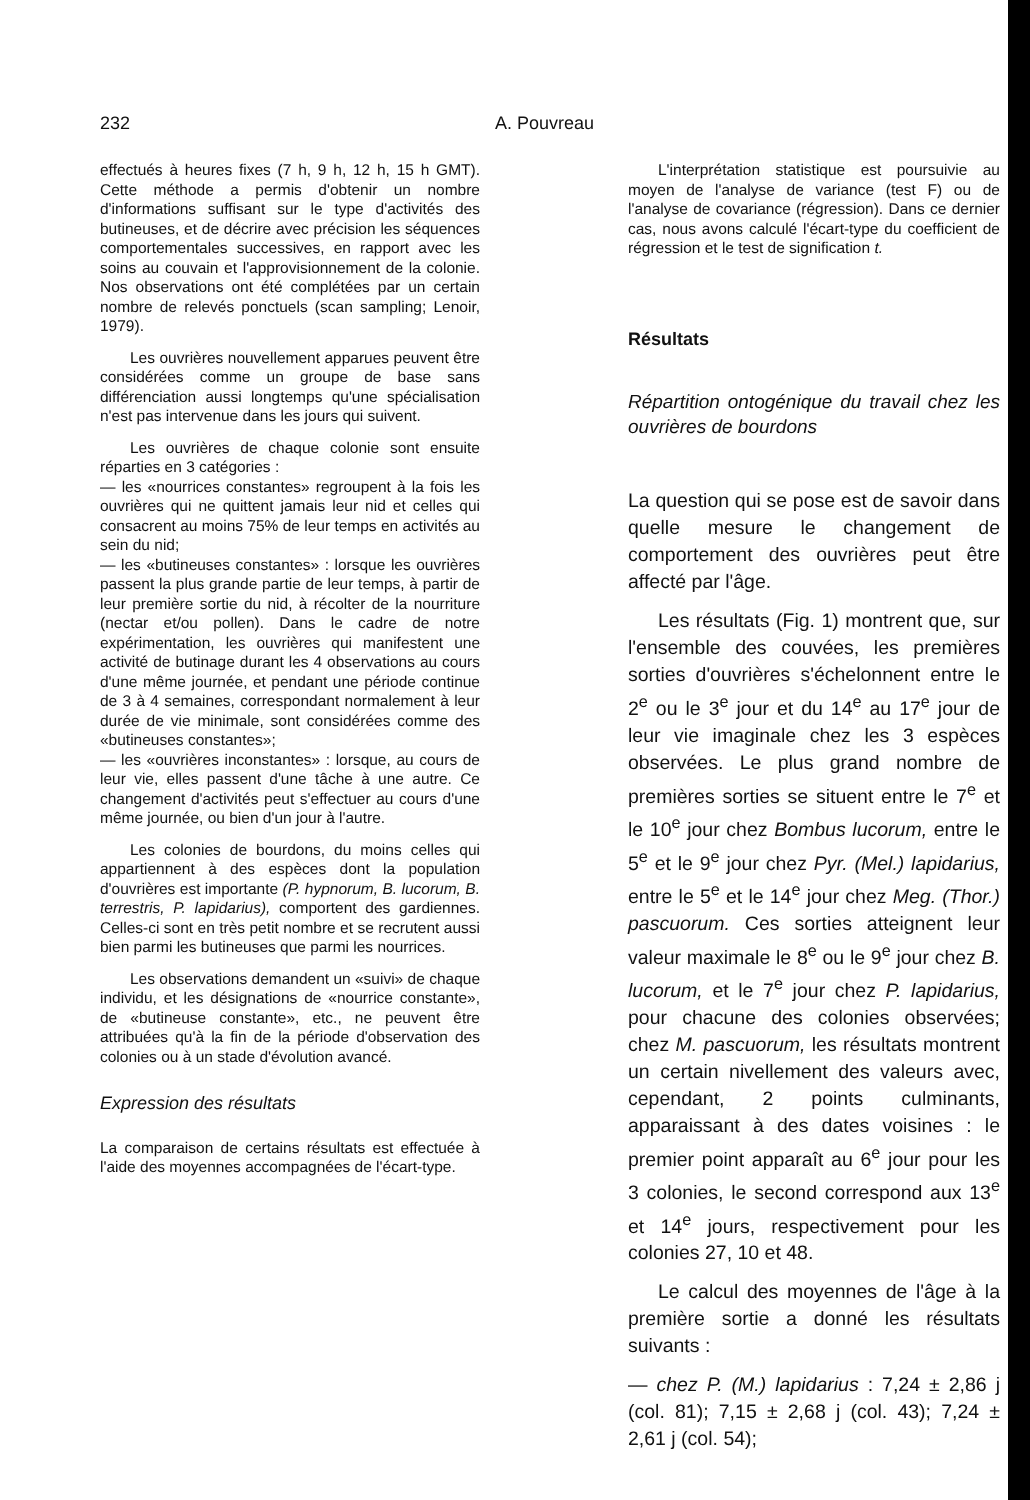232 A. Pouvreau
effectués à heures fixes (7 h, 9 h, 12 h, 15 h GMT). Cette méthode a permis d'obtenir un nombre d'informations suffisant sur le type d'activités des butineuses, et de décrire avec précision les séquences comportementales successives, en rapport avec les soins au couvain et l'approvisionnement de la colonie. Nos observations ont été complétées par un certain nombre de relevés ponctuels (scan sampling; Lenoir, 1979).
Les ouvrières nouvellement apparues peuvent être considérées comme un groupe de base sans différenciation aussi longtemps qu'une spécialisation n'est pas intervenue dans les jours qui suivent.
Les ouvrières de chaque colonie sont ensuite réparties en 3 catégories :
— les «nourrices constantes» regroupent à la fois les ouvrières qui ne quittent jamais leur nid et celles qui consacrent au moins 75% de leur temps en activités au sein du nid;
— les «butineuses constantes» : lorsque les ouvrières passent la plus grande partie de leur temps, à partir de leur première sortie du nid, à récolter de la nourriture (nectar et/ou pollen). Dans le cadre de notre expérimentation, les ouvrières qui manifestent une activité de butinage durant les 4 observations au cours d'une même journée, et pendant une période continue de 3 à 4 semaines, correspondant normalement à leur durée de vie minimale, sont considérées comme des «butineuses constantes»;
— les «ouvrières inconstantes» : lorsque, au cours de leur vie, elles passent d'une tâche à une autre. Ce changement d'activités peut s'effectuer au cours d'une même journée, ou bien d'un jour à l'autre.
Les colonies de bourdons, du moins celles qui appartiennent à des espèces dont la population d'ouvrières est importante (P. hypnorum, B. lucorum, B. terrestris, P. lapidarius), comportent des gardiennes. Celles-ci sont en très petit nombre et se recrutent aussi bien parmi les butineuses que parmi les nourrices.
Les observations demandent un «suivi» de chaque individu, et les désignations de «nourrice constante», de «butineuse constante», etc., ne peuvent être attribuées qu'à la fin de la période d'observation des colonies ou à un stade d'évolution avancé.
Expression des résultats
La comparaison de certains résultats est effectuée à l'aide des moyennes accompagnées de l'écart-type.
L'interprétation statistique est poursuivie au moyen de l'analyse de variance (test F) ou de l'analyse de covariance (régression). Dans ce dernier cas, nous avons calculé l'écart-type du coefficient de régression et le test de signification t.
Résultats
Répartition ontogénique du travail chez les ouvrières de bourdons
La question qui se pose est de savoir dans quelle mesure le changement de comportement des ouvrières peut être affecté par l'âge.
Les résultats (Fig. 1) montrent que, sur l'ensemble des couvées, les premières sorties d'ouvrières s'échelonnent entre le 2<sup>e</sup> ou le 3<sup>e</sup> jour et du 14<sup>e</sup> au 17<sup>e</sup> jour de leur vie imaginale chez les 3 espèces observées. Le plus grand nombre de premières sorties se situent entre le 7<sup>e</sup> et le 10<sup>e</sup> jour chez Bombus lucorum, entre le 5<sup>e</sup> et le 9<sup>e</sup> jour chez Pyr. (Mel.) lapidarius, entre le 5<sup>e</sup> et le 14<sup>e</sup> jour chez Meg. (Thor.) pascuorum. Ces sorties atteignent leur valeur maximale le 8<sup>e</sup> ou le 9<sup>e</sup> jour chez B. lucorum, et le 7<sup>e</sup> jour chez P. lapidarius, pour chacune des colonies observées; chez M. pascuorum, les résultats montrent un certain nivellement des valeurs avec, cependant, 2 points culminants, apparaissant à des dates voisines : le premier point apparaît au 6<sup>e</sup> jour pour les 3 colonies, le second correspond aux 13<sup>e</sup> et 14<sup>e</sup> jours, respectivement pour les colonies 27, 10 et 48.
Le calcul des moyennes de l'âge à la première sortie a donné les résultats suivants :
— chez P. (M.) lapidarius : 7,24 ± 2,86 j (col. 81); 7,15 ± 2,68 j (col. 43); 7,24 ± 2,61 j (col. 54);